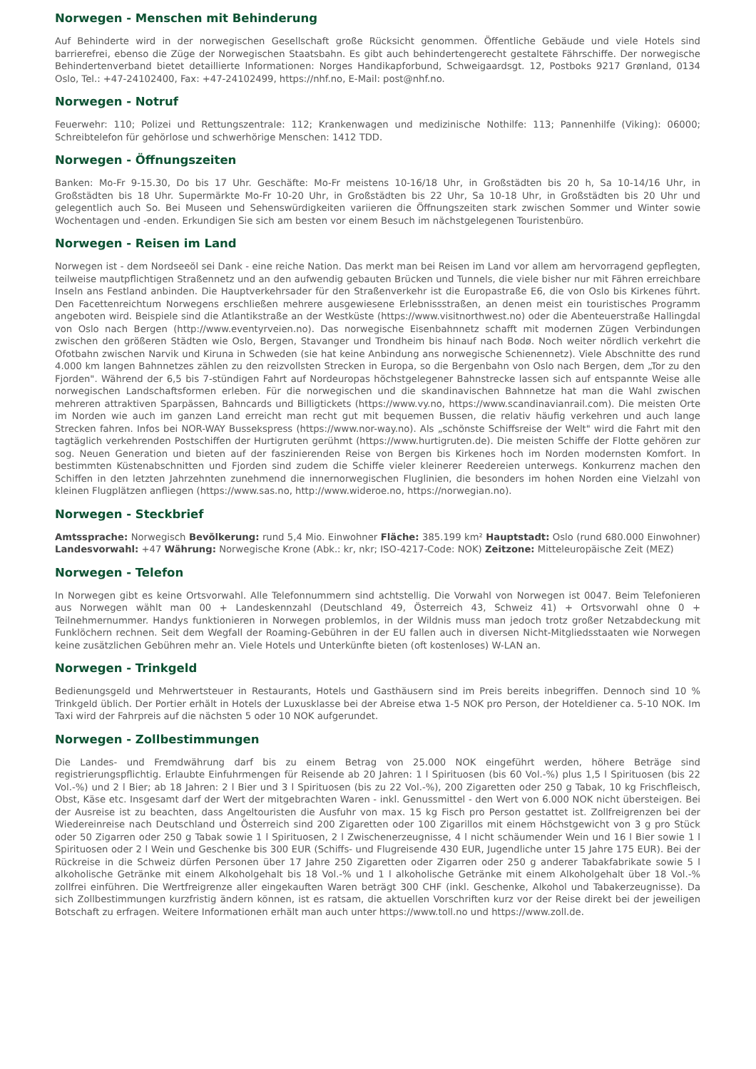Norwegen - Menschen mit Behinderung
Auf Behinderte wird in der norwegischen Gesellschaft große Rücksicht genommen. Öffentliche Gebäude und viele Hotels sind barrierefrei, ebenso die Züge der Norwegischen Staatsbahn. Es gibt auch behindertengerecht gestaltete Fährschiffe. Der norwegische Behindertenverband bietet detaillierte Informationen: Norges Handikapforbund, Schweigaardsgt. 12, Postboks 9217 Grønland, 0134 Oslo, Tel.: +47-24102400, Fax: +47-24102499, https://nhf.no, E-Mail: post@nhf.no.
Norwegen - Notruf
Feuerwehr: 110; Polizei und Rettungszentrale: 112; Krankenwagen und medizinische Nothilfe: 113; Pannenhilfe (Viking): 06000; Schreibtelefon für gehörlose und schwerhörige Menschen: 1412 TDD.
Norwegen - Öffnungszeiten
Banken: Mo-Fr 9-15.30, Do bis 17 Uhr. Geschäfte: Mo-Fr meistens 10-16/18 Uhr, in Großstädten bis 20 h, Sa 10-14/16 Uhr, in Großstädten bis 18 Uhr. Supermärkte Mo-Fr 10-20 Uhr, in Großstädten bis 22 Uhr, Sa 10-18 Uhr, in Großstädten bis 20 Uhr und gelegentlich auch So. Bei Museen und Sehenswürdigkeiten variieren die Öffnungszeiten stark zwischen Sommer und Winter sowie Wochentagen und -enden. Erkundigen Sie sich am besten vor einem Besuch im nächstgelegenen Touristenbüro.
Norwegen - Reisen im Land
Norwegen ist - dem Nordseeöl sei Dank - eine reiche Nation. Das merkt man bei Reisen im Land vor allem am hervorragend gepflegten, teilweise mautpflichtigen Straßennetz und an den aufwendig gebauten Brücken und Tunnels, die viele bisher nur mit Fähren erreichbare Inseln ans Festland anbinden. Die Hauptverkehrsader für den Straßenverkehr ist die Europastraße E6, die von Oslo bis Kirkenes führt. Den Facettenreichtum Norwegens erschließen mehrere ausgewiesene Erlebnissstraßen, an denen meist ein touristisches Programm angeboten wird. Beispiele sind die Atlantikstraße an der Westküste (https://www.visitnorthwest.no) oder die Abenteuerstraße Hallingdal von Oslo nach Bergen (http://www.eventyrveien.no). Das norwegische Eisenbahnnetz schafft mit modernen Zügen Verbindungen zwischen den größeren Städten wie Oslo, Bergen, Stavanger und Trondheim bis hinauf nach Bodø. Noch weiter nördlich verkehrt die Ofotbahn zwischen Narvik und Kiruna in Schweden (sie hat keine Anbindung ans norwegische Schienennetz). Viele Abschnitte des rund 4.000 km langen Bahnnetzes zählen zu den reizvollsten Strecken in Europa, so die Bergenbahn von Oslo nach Bergen, dem „Tor zu den Fjorden". Während der 6,5 bis 7-stündigen Fahrt auf Nordeuropas höchstgelegener Bahnstrecke lassen sich auf entspannte Weise alle norwegischen Landschaftsformen erleben. Für die norwegischen und die skandinavischen Bahnnetze hat man die Wahl zwischen mehreren attraktiven Sparpässen, Bahncards und Billigtickets (https://www.vy.no, https://www.scandinavianrail.com). Die meisten Orte im Norden wie auch im ganzen Land erreicht man recht gut mit bequemen Bussen, die relativ häufig verkehren und auch lange Strecken fahren. Infos bei NOR-WAY Bussekspress (https://www.nor-way.no). Als „schönste Schiffsreise der Welt" wird die Fahrt mit den tagtäglich verkehrenden Postschiffen der Hurtigruten gerühmt (https://www.hurtigruten.de). Die meisten Schiffe der Flotte gehören zur sog. Neuen Generation und bieten auf der faszinierenden Reise von Bergen bis Kirkenes hoch im Norden modernsten Komfort. In bestimmten Küstenabschnitten und Fjorden sind zudem die Schiffe vieler kleinerer Reedereien unterwegs. Konkurrenz machen den Schiffen in den letzten Jahrzehnten zunehmend die innernorwegischen Fluglinien, die besonders im hohen Norden eine Vielzahl von kleinen Flugplätzen anfliegen (https://www.sas.no, http://www.wideroe.no, https://norwegian.no).
Norwegen - Steckbrief
Amtssprache: Norwegisch Bevölkerung: rund 5,4 Mio. Einwohner Fläche: 385.199 km² Hauptstadt: Oslo (rund 680.000 Einwohner) Landesvorwahl: +47 Währung: Norwegische Krone (Abk.: kr, nkr; ISO-4217-Code: NOK) Zeitzone: Mitteleuropäische Zeit (MEZ)
Norwegen - Telefon
In Norwegen gibt es keine Ortsvorwahl. Alle Telefonnummern sind achtstellig. Die Vorwahl von Norwegen ist 0047. Beim Telefonieren aus Norwegen wählt man 00 + Landeskennzahl (Deutschland 49, Österreich 43, Schweiz 41) + Ortsvorwahl ohne 0 + Teilnehmernummer. Handys funktionieren in Norwegen problemlos, in der Wildnis muss man jedoch trotz großer Netzabdeckung mit Funklöchern rechnen. Seit dem Wegfall der Roaming-Gebühren in der EU fallen auch in diversen Nicht-Mitgliedsstaaten wie Norwegen keine zusätzlichen Gebühren mehr an. Viele Hotels und Unterkünfte bieten (oft kostenloses) W-LAN an.
Norwegen - Trinkgeld
Bedienungsgeld und Mehrwertsteuer in Restaurants, Hotels und Gasthäusern sind im Preis bereits inbegriffen. Dennoch sind 10 % Trinkgeld üblich. Der Portier erhält in Hotels der Luxusklasse bei der Abreise etwa 1-5 NOK pro Person, der Hoteldiener ca. 5-10 NOK. Im Taxi wird der Fahrpreis auf die nächsten 5 oder 10 NOK aufgerundet.
Norwegen - Zollbestimmungen
Die Landes- und Fremdwährung darf bis zu einem Betrag von 25.000 NOK eingeführt werden, höhere Beträge sind registrierungspflichtig. Erlaubte Einfuhrmengen für Reisende ab 20 Jahren: 1 l Spirituosen (bis 60 Vol.-%) plus 1,5 l Spirituosen (bis 22 Vol.-%) und 2 l Bier; ab 18 Jahren: 2 l Bier und 3 l Spirituosen (bis zu 22 Vol.-%), 200 Zigaretten oder 250 g Tabak, 10 kg Frischfleisch, Obst, Käse etc. Insgesamt darf der Wert der mitgebrachten Waren - inkl. Genussmittel - den Wert von 6.000 NOK nicht übersteigen. Bei der Ausreise ist zu beachten, dass Angeltouristen die Ausfuhr von max. 15 kg Fisch pro Person gestattet ist. Zollfreigrenzen bei der Wiedereinreise nach Deutschland und Österreich sind 200 Zigaretten oder 100 Zigarillos mit einem Höchstgewicht von 3 g pro Stück oder 50 Zigarren oder 250 g Tabak sowie 1 l Spirituosen, 2 l Zwischenerzeugnisse, 4 l nicht schäumender Wein und 16 l Bier sowie 1 l Spirituosen oder 2 l Wein und Geschenke bis 300 EUR (Schiffs- und Flugreisende 430 EUR, Jugendliche unter 15 Jahre 175 EUR). Bei der Rückreise in die Schweiz dürfen Personen über 17 Jahre 250 Zigaretten oder Zigarren oder 250 g anderer Tabakfabrikate sowie 5 l alkoholische Getränke mit einem Alkoholgehalt bis 18 Vol.-% und 1 l alkoholische Getränke mit einem Alkoholgehalt über 18 Vol.-% zollfrei einführen. Die Wertfreigrenze aller eingekauften Waren beträgt 300 CHF (inkl. Geschenke, Alkohol und Tabakerzeugnisse). Da sich Zollbestimmungen kurzfristig ändern können, ist es ratsam, die aktuellen Vorschriften kurz vor der Reise direkt bei der jeweiligen Botschaft zu erfragen. Weitere Informationen erhält man auch unter https://www.toll.no und https://www.zoll.de.